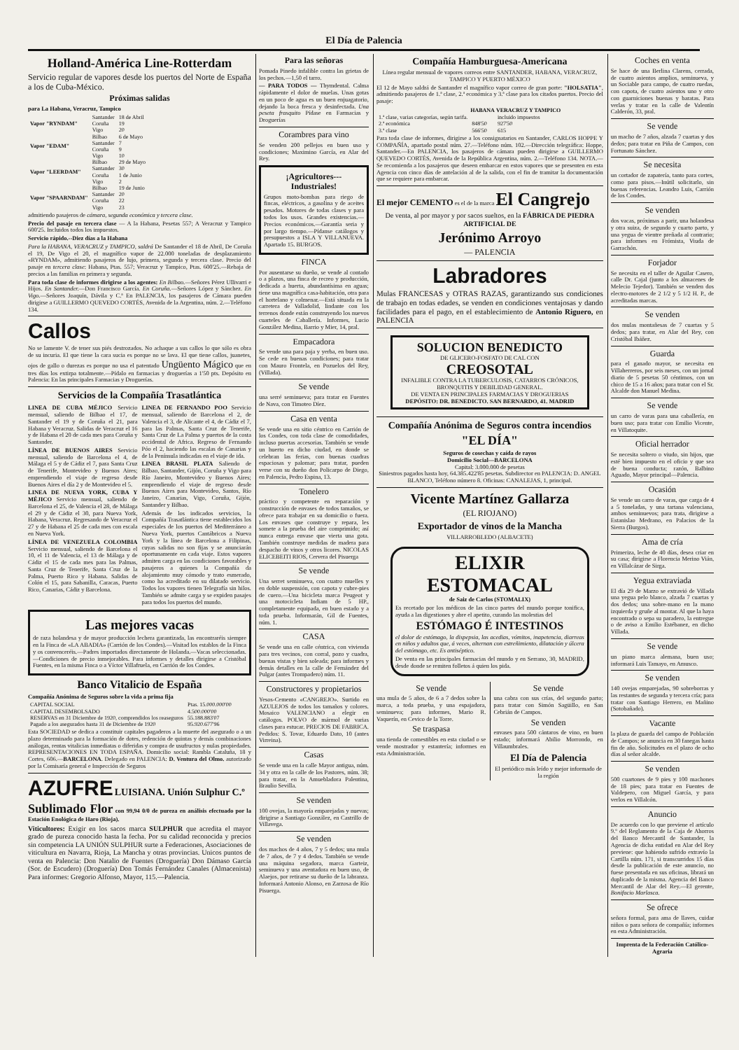El Día de Palencia
Holland-América Line-Rotterdam
Servicio regular de vapores desde los puertos del Norte de España a los de Cuba-México.
Próximas salidas
para La Habana, Veracruz, Tampico
| Vapor "RYNDAM" | Santander | 18 de Abril |
| | Coruña | 19 |
| | Vigo | 20 |
| Vapor "EDAM" | Bilbao | 6 de Mayo |
| | Santander | 7 |
| | Coruña | 9 |
| | Vigo | 10 |
| Vapor "LEERDAM" | Bilbao | 29 de Mayo |
| | Santander | 30 |
| | Coruña | 1 de Junio |
| | Vigo | 2 |
| Vapor "SPAARNDAM" | Bilbao | 19 de Junio |
| | Santander | 20 |
| | Coruña | 22 |
| | Vigo | 23 |
admitiendo pasajeros de cámara, segunda económica y tercera clase.
Precio del pasaje en tercera clase — A la Habana, Pesetas 557; A Veracruz y Tampico 600'25. Incluidos todos los impuestos.
Servicio rápido.--Diez días a la Habana
Para la HABANA, VERACRUZ y TAMPICO, saldrá De Santander el 18 de Abril, De Coruña el 19, De Vigo el 20, el magnífico vapor de 22.000 toneladas de desplazamiento «RYNDAM», admitiendo pasajeros de lujo, primera, segunda y tercera clase. Precio del pasaje en tercera clase: Habana, Ptas. 557; Veracruz y Tampico, Ptas. 600'25.—Rebaja de precios a las familias en primera y segunda.
Para toda clase de informes dirigirse a los agentes: En Bilbao.—Señores Pérez Ullivarri e Hijos. En Santander.—Don Francisco García. En Coruña.—Señores López y Sánchez. En Vigo.—Señores Joaquín, Dávila y C.ª En PALENCIA, los pasajeros de Cámara pueden dirigirse a GUILLERMO QUEVEDO CORTÉS, Avenida de la Argentina, núm. 2.—Teléfono 134.
Callos
No se lamente V. de tener sus piés destrozados. No achaque a sus callos lo que sólo es obra de su incuria. El que tiene la cara sucia es porque no se lava. El que tiene callos, juanetes, ojos de gallo o durezas es porque no usa el patentado Ungüento Mágico que en tres días los extirpa totalmente.—Pídalo en farmacias y droguerías a 1'50 pts. Depósito en Palencia: En las principales Farmacias y Droguerías.
Servicios de la Compañía Trasatlántica
LINEA DE CUBA MÉJICO Servicio mensual, saliendo de Bilbao el 17, de Santander el 19 y de Coruña el 21, para Habana y Veracruz. Salidas de Veracruz el 16 y de Habana el 20 de cada mes para Coruña y Santander.
LÍNEA DE BUENOS AIRES Servicio mensual, saliendo de Barcelona el 4, de Málaga el 5 y de Cádiz el 7, para Santa Cruz de Tenerife, Montevideo y Buenos Aires; emprendiendo el viaje de regreso desde Buenos Aires el día 2 y de Montevideo el 5.
LINEA DE NUEVA YORK, CUBA Y MÉJICO Servicio mensual, saliendo de Barcelona el 25, de Valencia el 28, de Málaga el 29 y de Cádiz el 30, para Nueva York, Habana, Veracruz. Regresando de Veracruz el 27 y de Habana el 25 de cada mes con escala en Nueva York.
LÍNEA DE VENEZUELA COLOMBIA Servicio mensual, saliendo de Barcelona el 10, el 11 de Valencia, el 13 de Málaga y de Cádiz el 15 de cada mes para las Palmas, Santa Cruz de Tenerife, Santa Cruz de la Palma, Puerto Rico y Habana. Salidas de Colón el 15, para Sabanilla, Caracas, Puerto Rico, Canarias, Cádiz y Barcelona.
LINEA DE FERNANDO POO Servicio mensual, saliendo de Barcelona el 2, de Valencia el 3, de Alicante el 4, de Cádiz el 7, para las Palmas, Santa Cruz de Tenerife, Santa Cruz de La Palma y puertos de la costa occidental de Africa. Regreso de Fernando Póo el 2, haciendo las escalas de Canarias y de la Península indicadas en el viaje de ida.
LINEA BRASIL PLATA Saliendo de Bilbao, Santander, Gijón, Coruña y Vigo para Río Janeiro, Montevideo y Buenos Aires; emprendiendo el viaje de regreso desde Buenos Aires para Montevideo, Santos, Río Janeiro, Canarias, Vigo, Coruña, Gijón, Santander y Bilbao.
Además de los indicados servicios, la Compañía Trasatlántica tiene establecidos los especiales de los puertos del Mediterráneo a Nueva York, puertos Cantábricos a Nueva York y la línea de Barcelona a Filipinas, cuyas salidas no son fijas y se anunciarán oportunamente en cada viaje. Estos vapores admiten carga en las condiciones favorables y pasajeros a quienes la Compañía da alojamiento muy cómodo y trato esmerado, como ha acreditado en su dilatado servicio. Todos los vapores tienen Telegrafía sin hilos. También se admite carga y se expiden pasajes para todos los puertos del mundo.
Las mejores vacas
de raza holandesa y de mayor producción lechera garantizada, las encontraréis siempre en la Finca de «LA ABADIA» (Carrión de los Condes).—Visitad los establos de la Finca y os convenceréis.—Padres importados directamente de Holanda.—Vacas seleccionadas.—Condiciones de precio inmejorables. Para informes y detalles dirigirse a Cristóbal Fuentes, en la misma Finca o a Víctor Villafruela, en Carrión de los Condes.
Banco Vitalicio de España
Compañía Anónima de Seguros sobre la vida a prima fija
| CAPITAL SOCIAL | Ptas. 15.000.000'00 |
| CAPITAL DESEMBOLSADO | 4.500.000'00 |
| RESERVAS en 31 Diciembre de 1920, comprendidos los reaseguros | 55.188.883'07 |
| Pagado a los asegurados hasta 31 de Diciembre de 1920 | 95.920.677'96 |
Esta SOCIEDAD se dedica a constituir capitales pagaderos a la muerte del asegurado o a un plazo determinado para la formación de dotes, redención de quintas y demás combinaciones análogas, rentas vitalicias inmediatas o diferidas y compra de usufructos y nulas propiedades. REPRESENTACIONES EN TODA ESPAÑA. Domicilio social: Rambla Cataluña, 18 y Cortes, 606.—BARCELONA. Delegado en PALENCIA: D. Ventura del Olmo. autorizado por la Comisaría general e Inspección de Seguros
AZUFRE LUISIANA. Unión Sulphur C.º
Sublimado Flor con 99,94 0/0 de pureza en análisis efectuado por la Estación Enológica de Haro (Rioja).
Viticultores: Exigir en los sacos marca SULPHUR que acredita el mayor grado de pureza conocido hasta la fecha. Por su calidad reconocida y precios sin competencia LA UNIÓN SULPHUR surte a Federaciones, Asociaciones de viticultura en Navarra, Rioja, La Mancha y otras provincias. Unicos puntos de venta en Palencia: Don Natalio de Fuentes (Droguería) Don Dámaso García (Sor. de Escudero) (Droguería) Don Tomás Fernández Canales (Almacenista) Para informes: Gregorio Alfonso, Mayor, 115.—Palencia.
Para las señoras
Pomada Pinedo infalible contra las grietas de los pechos.—1,50 el tarro.
— PARA TODOS — Thymdental. Calma rápidamente el dolor de muelas. Unas gotas en un poco de agua es un buen enjuagatorio, dejando la boca fresca y desinfectada. Una peseta frasquito Pídase en Farmacias y Droguerías
Corambres para vino
Se venden 200 pellejos en buen uso y condiciones; Maximino García, en Alar del Rey.
¡Agricultores---Industriales!
Grupos moto-bombas para riego de fincas, eléctricos, a gasolina y de aceites pesados. Motores de todas clases y para todos los usos. Grandes existencias.—Precios económicos.—Garantía seria y por largo tiempo.—Pídanse catálogos y presupuestos a ISLA Y VILLANUEVA. Apartado 15. BURGOS.
FINCA
Por ausentarse su dueño, se vende al contado o a plazos, una finca de recreo y producción, dedicada a huerta, abundantísima en aguas; tiene una magnífica casa-habitación, otra para el hortelano y colmenar.—Está situada en la carretera de Valladolid, lindante con los terrenos donde están construyendo los nuevos cuarteles de Caballería. Informes, Lucio González Medina, Barrio y Mier, 14, pral.
Empacadora
Se vende una para paja y yerba, en buen uso. Se cede en buenas condiciones; para tratar con Mauro Frontela, en Pozuelos del Rey, (Villada).
Se vende
una serré seminueva; para tratar en Fuentes de Nava, con Timoteo Díez.
Casa en venta
Se vende una en sitio céntrico en Carrión de los Condes, con toda clase de comodidades, incluso puertas accesorias. También se vende un huerto en dicho ciudad, en donde se celebran las ferias, con buenas cuadras espaciosas y palomar; para tratar, pueden verse con su dueño don Policarpo de Diego, en Palencia, Pedro Espina, 13.
Tonelero
práctico y competente en reparación y construcción de envases de todos tamaños, se ofrece para trabajar en su domicilio o fuera. Los envases que construye y repara, les somete a la prueba del aire comprimido; así nunca entrega envase que vierta una gota. También construye medidas de madera para despacho de vinos y otros licores. NICOLAS ELICEBEITI RIOS, Cervera del Pisuerga
Se vende
Una serret seminueva, con cuatro muelles y en doble suspensión, con capota y cubre-pies de cuero.—Una bicicleta marca Peugeot y una motocicleta Indiam de 5 HP., completamente equipada, en buen estado y a toda prueba. Informarán, Gil de Fuentes, núm. 1.
CASA
Se vende una en calle céntrica, con vivienda para tres vecinos, con corral, pozo y cuadra, buenas vistas y bien soleada; para informes y demás detalles en la calle de Fernández del Pulgar (antes Trompadero) núm. 11.
Constructores y propietarios
Yesos-Cemento «CANGREJO». Surtido en AZULEJOS de todos los tamaños y colores. Mosaico VALENCIANO a elegir en catálogos. POLVO de mármol de varias clases para estucar. PRECIOS DE FABRICA. Pedidos: S. Tovar, Eduardo Dato, 10 (antes Virreina).
Casas
Se vende una en la calle Mayor antigua, núm. 34 y otra en la calle de los Pastores, núm. 38; para tratar, en la Amuebladora Palentina, Braulio Sevilla.
Se venden
100 ovejas, la mayoría emparejadas y nuevas; dirigirse a Santiago González, en Castrillo de Villavega.
Se venden
dos machos de 4 años, 7 y 5 dedos; una mula de 7 años, de 7 y 4 dedos. También se vende una máquina segadora, marca Garteiz, seminueva y una aventadora en buen uso, de Alaejos, por retirarse su dueño de la labranza. Informará Antonio Alonso, en Zarzosa de Río Pisuerga.
Compañía Hamburguesa-Americana
Línea regular mensual de vapores correos entre SANTANDER, HABANA, VERACRUZ, TAMPICO Y PUERTO MÉXICO
El 12 de Mayo saldrá de Santander el magnífico vapor correo de gran porte: "HOLSATIA", admitiendo pasajeros de 1.ª clase, 2.ª económica y 3.ª clase para los citados puertos. Precio del pasaje:
| | HABANA | VERACRUZ Y TAMPICO |
| --- | --- | --- |
| 1.ª clase, varias categorías, según tarifa. | | incluido impuestos |
| 2.ª económica | 848'50 | 927'50 |
| 3.ª clase | 566'50 | 615 |
Para toda clase de informes, dirigirse a los consignatarios en Santander, CARLOS HOPPE Y COMPAÑÍA, apartado postal núm. 27.—Teléfono núm. 102.—Dirección telegráfica: Hoppe, Santander.—En PALENCIA, los pasajeros de cámara pueden dirigirse a GUILLERMO QUEVEDO CORTÉS, Avenida de la República Argentina, núm. 2.—Teléfono 134. NOTA.—Se recomienda a los pasajeros que deseen embarcar en estos vapores que se presenten en esta Agencia con cinco días de antelación al de la salida, con el fin de tramitar la documentación que se requiere para embarcar.
El mejor CEMENTO es el de la marca El Cangrejo
De venta, al por mayor y por sacos sueltos, en la FÁBRICA DE PIEDRA ARTIFICIAL DE
Jerónimo Arroyo
— PALENCIA
Labradores
Mulas FRANCESAS y OTRAS RAZAS, garantizando sus condiciones de trabajo en todas edades, se venden en condiciones ventajosas y dando facilidades para el pago, en el establecimiento de Antonio Riguero, en PALENCIA
SOLUCION BENEDICTO
DE GLICERO-FOSFATO DE CAL CON
CREOSOTAL
INFALIBLE CONTRA LA TUBERCULOSIS, CATARROS CRÓNICOS, BRONQUITIS Y DEBILIDAD GENERAL.
DE VENTA EN PRINCIPALES FARMACIAS Y DROGUERIAS
DEPÓSITO: DR. BENEDICTO. SAN BERNARDO, 41. MADRID
Compañía Anónima de Seguros contra incendios
"EL DÍA"
Seguros de cosechas y caída de rayos
Domicilio Social—BARCELONA
Capital: 3.000.000 de pesetas
Siniestros pagados hasta hoy, 64.385.422'85 pesetas. Subdirector en PALENCIA: D. ANGEL BLANCO, Teléfono número 8. Oficinas: CANALEJAS, 1, principal.
Vicente Martínez Gallarza
(EL RIOJANO)
Exportador de vinos de la Mancha
VILLARROBLEDO (ALBACETE)
ELIXIR ESTOMACAL
de Saiz de Carlos (STOMALIX)
Es recetado por los médicos de las cinco partes del mundo porque tonifica, ayuda a las digestiones y abre el apetito, curando las molestias del
ESTÓMAGO É INTESTINOS
el dolor de estómago, la dispepsia, las acedias, vómitos, inapetencia, diarreas en niños y adultos que, á veces, alternan con estreñimiento, dilatación y úlcera del estómago, etc. Es antiséptico.
De venta en las principales farmacias del mundo y en Serrano, 30, MADRID, desde donde se remiten folletos á quien los pida.
Se vende
una mula de 5 años, de 6 a 7 dedos sobre la marca, a toda prueba, y una espajadora, seminueva; para informes, Mario R. Vaquerín, en Cevico de la Torre.
Se traspasa
una tienda de comestibles en esta ciudad o se vende mostrador y estantería; informes en esta Administración.
Se vende
una cabra con sus crías, del segundo parto; para tratar con Simón Sagüillo, en San Cebrián de Campos.
Se venden
envases para 500 cántaros de vino, en buen estado; informará Abilio Morrondo, en Villaumbrales.
El Día de Palencia
El periódico más leído y mejor informado de la región
Coches en venta
Se hace de una Berlina Clarens, cerrada, de cuatro asientos amplios, seminueva, y un Sociable para campo, de cuatro ruedas, con capota, de cuatro asientos uno y otro con guarniciones buenas y baratas. Para verlas y tratar en la calle de Valentín Calderón, 33, pral.
Se vende
un macho de 7 años, alzada 7 cuartas y dos dedos; para tratar en Piña de Campos, con Fortunato Sánchez.
Se necesita
un cortador de zapatería, tanto para cortes, como para pisos.—Inútil solicitarlo, sin buenas referencias. Leandro Luis, Carrión de los Condes.
Se venden
dos vacas, próximas a parir, una holandesa y otra suiza, de segundo y cuarto parto, y una yegua de vientre preñada al contrario; para informes en Frómista, Viuda de Garrachón.
Forjador
Se necesita en el taller de Aguilar Casero, calle Dr. Cajal (junto a los almacenes de Melecio Tejedor). También se venden dos electro-motores de 2 1/2 y 5 1/2 H. P., de acreditadas marcas.
Se venden
dos mulas montañesas de 7 cuartas y 5 dedos; para tratar, en Alar del Rey, con Cristóbal Ibáñez.
Guarda
para el ganado mayor, se necesita en Villaherreros, por seis meses, con un jornal diario de 5 pesetas 50 céntimos, con un chico de 15 a 16 años; para tratar con el Sr. Alcalde don Manuel Medina.
Se vende
un carro de varas para una caballería, en buen uso; para tratar con Emilio Vicente, en Villatoquite.
Oficial herrador
Se necesita soltero o viudo, sin hijos, que esté bien impuesto en el oficio y que sea de buena conducta; razón, Balbino Aguado, Mayor principal—Palencia.
Ocasión
Se vende un carro de varas, que carga de 4 a 5 toneladas, y una tartana valenciana, ambos seminuevos; para trata, dirigirse a Estanislao Medrano, en Palacios de la Sierra (Burgos).
Ama de cría
Primeriza, leche de 40 días, desea criar en su casa; dirigirse a Florencia Merino Vián, en Villalcázar de Sirga.
Yegua extraviada
El día 29 de Marzo se extravió de Villada una yegua pelo blanco, alzada 7 cuartas y dos dedos; una sobre-mano en la mano izquierda y gruñe al montar. Al que la haya encontrado o sepa su paradero, la entregue o de aviso a Emilio Estébanez, en dicho Villada.
Se vende
un piano marca alemana, buen uso; informará Luis Tamayo, en Amusco.
Se venden
140 ovejas emparejadas, 90 sobreborras y las restantes de segunda y tercera cría; para tratar con Santiago Herrero, en Mañino (Sotobañado).
Vacante
la plaza de guarda del campo de Población de Campos; se anuncia en 30 fanegas hasta fin de año. Solicitudes en el plazo de ocho días al señor alcalde.
Se venden
500 cuartones de 9 pies y 100 machones de 18 pies; para tratar en Fuentes de Valdepero, con Miguel García, y para verlos en Villalcón.
Anuncio
De acuerdo con lo que previene el artículo 9.º del Reglamento de la Caja de Ahorros del Banco Mercantil de Santander, la Agencia de dicha entidad en Alar del Rey previene: que habiendo sufrido extravío la Cartilla núm. 171, si transcurridos 15 días desde la publicación de este anuncio, no fuese presentada en sus oficinas, librará un duplicado de la misma. Agencia del Banco Mercantil de Alar del Rey.—El gerente, Bonifacio Marlasca.
Se ofrece
señora formal, para ama de llaves, cuidar niños o para señora de compañía; informes en esta Administración.
Imprenta de la Federación Católico-Agraria